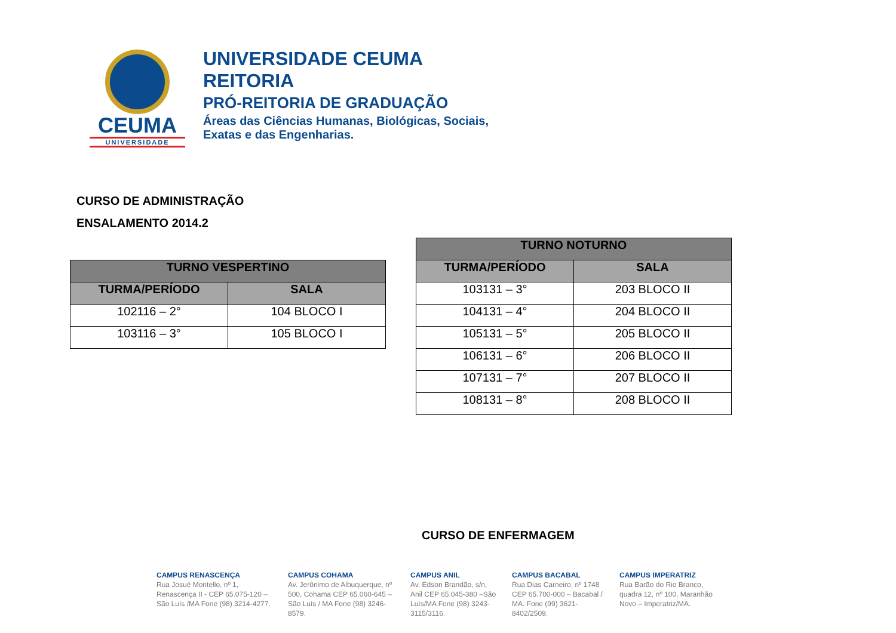CEUMA
UNIVERSIDADE
UNIVERSIDADE CEUMA
REITORIA
PRÓ-REITORIA DE GRADUAÇÃO
Áreas das Ciências Humanas, Biológicas, Sociais,
Exatas e das Engenharias.
CURSO DE ADMINISTRAÇÃO
ENSALAMENTO 2014.2
| TURNO VESPERTINO | |
| --- | --- |
| TURMA/PERÍODO | SALA |
| 102116 – 2° | 104 BLOCO I |
| 103116 – 3° | 105 BLOCO I |
| TURNO NOTURNO | |
| --- | --- |
| TURMA/PERÍODO | SALA |
| 103131 – 3° | 203 BLOCO II |
| 104131 – 4° | 204 BLOCO II |
| 105131 – 5° | 205 BLOCO II |
| 106131 – 6° | 206 BLOCO II |
| 107131 – 7° | 207 BLOCO II |
| 108131 – 8° | 208 BLOCO II |
CURSO DE ENFERMAGEM
CAMPUS RENASCENÇA
Rua Josué Montello, nº 1, Renascença II - CEP 65.075-120 – São Luís /MA Fone (98) 3214-4277.
CAMPUS COHAMA
Av. Jerônimo de Albuquerque, nº 500, Cohama CEP 65.060-645 – São Luís / MA Fone (98) 3246-8579.
CAMPUS ANIL
Av. Edson Brandão, s/n, Anil CEP 65.045-380 –São Luís/MA Fone (98) 3243-3115/3116.
CAMPUS BACABAL
Rua Dias Carneiro, nº 1748 CEP 65.700-000 – Bacabal / MA. Fone (99) 3621-8402/2509.
CAMPUS IMPERATRIZ
Rua Barão do Rio Branco, quadra 12, nº 100, Maranhão Novo – Imperatriz/MA.